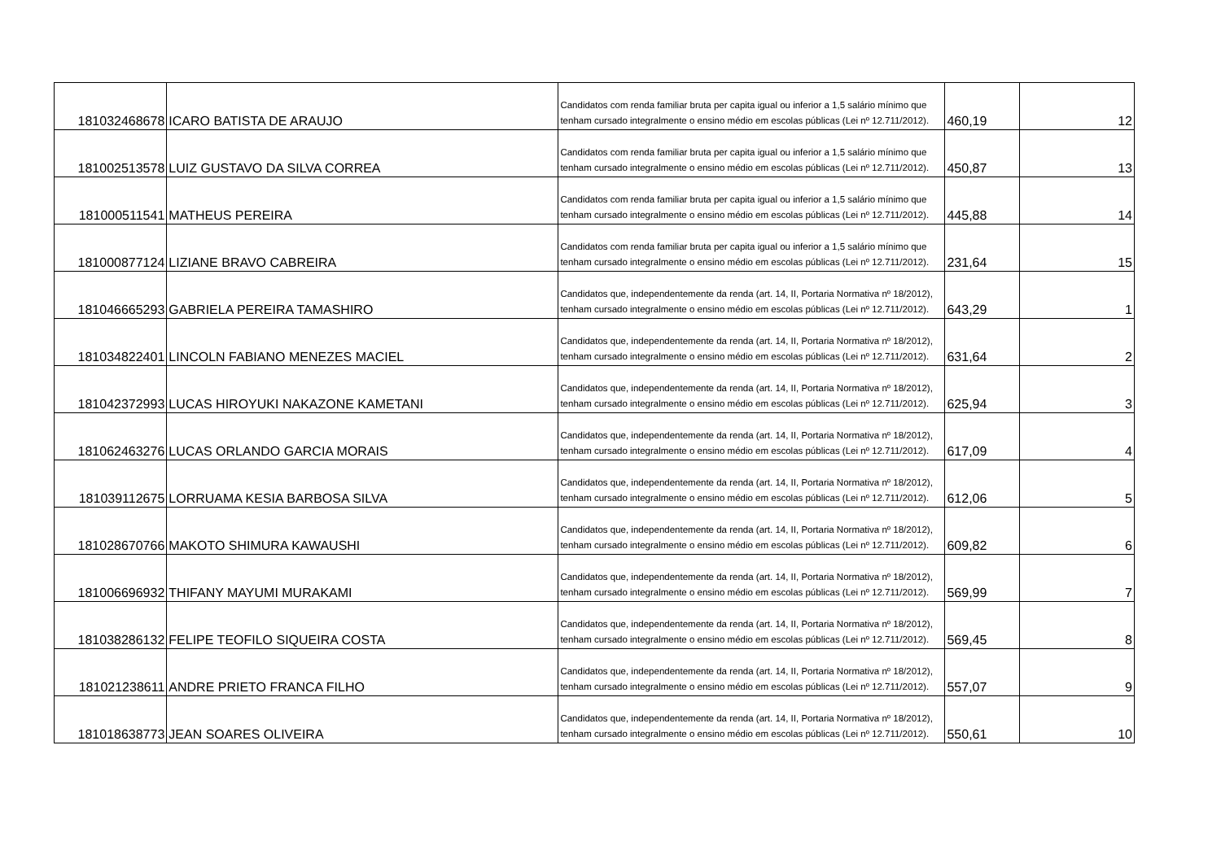| 181032468678 | ICARO BATISTA DE ARAUJO | Candidatos com renda familiar bruta per capita igual ou inferior a 1,5 salário mínimo que tenham cursado integralmente o ensino médio em escolas públicas (Lei nº 12.711/2012). | 460,19 | 12 |
| 181002513578 | LUIZ GUSTAVO DA SILVA CORREA | Candidatos com renda familiar bruta per capita igual ou inferior a 1,5 salário mínimo que tenham cursado integralmente o ensino médio em escolas públicas (Lei nº 12.711/2012). | 450,87 | 13 |
| 181000511541 | MATHEUS PEREIRA | Candidatos com renda familiar bruta per capita igual ou inferior a 1,5 salário mínimo que tenham cursado integralmente o ensino médio em escolas públicas (Lei nº 12.711/2012). | 445,88 | 14 |
| 181000877124 | LIZIANE BRAVO CABREIRA | Candidatos com renda familiar bruta per capita igual ou inferior a 1,5 salário mínimo que tenham cursado integralmente o ensino médio em escolas públicas (Lei nº 12.711/2012). | 231,64 | 15 |
| 181046665293 | GABRIELA PEREIRA TAMASHIRO | Candidatos que, independentemente da renda (art. 14, II, Portaria Normativa nº 18/2012), tenham cursado integralmente o ensino médio em escolas públicas (Lei nº 12.711/2012). | 643,29 | 1 |
| 181034822401 | LINCOLN FABIANO MENEZES MACIEL | Candidatos que, independentemente da renda (art. 14, II, Portaria Normativa nº 18/2012), tenham cursado integralmente o ensino médio em escolas públicas (Lei nº 12.711/2012). | 631,64 | 2 |
| 181042372993 | LUCAS HIROYUKI NAKAZONE KAMETANI | Candidatos que, independentemente da renda (art. 14, II, Portaria Normativa nº 18/2012), tenham cursado integralmente o ensino médio em escolas públicas (Lei nº 12.711/2012). | 625,94 | 3 |
| 181062463276 | LUCAS ORLANDO GARCIA MORAIS | Candidatos que, independentemente da renda (art. 14, II, Portaria Normativa nº 18/2012), tenham cursado integralmente o ensino médio em escolas públicas (Lei nº 12.711/2012). | 617,09 | 4 |
| 181039112675 | LORRUAMA KESIA BARBOSA SILVA | Candidatos que, independentemente da renda (art. 14, II, Portaria Normativa nº 18/2012), tenham cursado integralmente o ensino médio em escolas públicas (Lei nº 12.711/2012). | 612,06 | 5 |
| 181028670766 | MAKOTO SHIMURA KAWAUSHI | Candidatos que, independentemente da renda (art. 14, II, Portaria Normativa nº 18/2012), tenham cursado integralmente o ensino médio em escolas públicas (Lei nº 12.711/2012). | 609,82 | 6 |
| 181006696932 | THIFANY MAYUMI MURAKAMI | Candidatos que, independentemente da renda (art. 14, II, Portaria Normativa nº 18/2012), tenham cursado integralmente o ensino médio em escolas públicas (Lei nº 12.711/2012). | 569,99 | 7 |
| 181038286132 | FELIPE TEOFILO SIQUEIRA COSTA | Candidatos que, independentemente da renda (art. 14, II, Portaria Normativa nº 18/2012), tenham cursado integralmente o ensino médio em escolas públicas (Lei nº 12.711/2012). | 569,45 | 8 |
| 181021238611 | ANDRE PRIETO FRANCA FILHO | Candidatos que, independentemente da renda (art. 14, II, Portaria Normativa nº 18/2012), tenham cursado integralmente o ensino médio em escolas públicas (Lei nº 12.711/2012). | 557,07 | 9 |
| 181018638773 | JEAN SOARES OLIVEIRA | Candidatos que, independentemente da renda (art. 14, II, Portaria Normativa nº 18/2012), tenham cursado integralmente o ensino médio em escolas públicas (Lei nº 12.711/2012). | 550,61 | 10 |